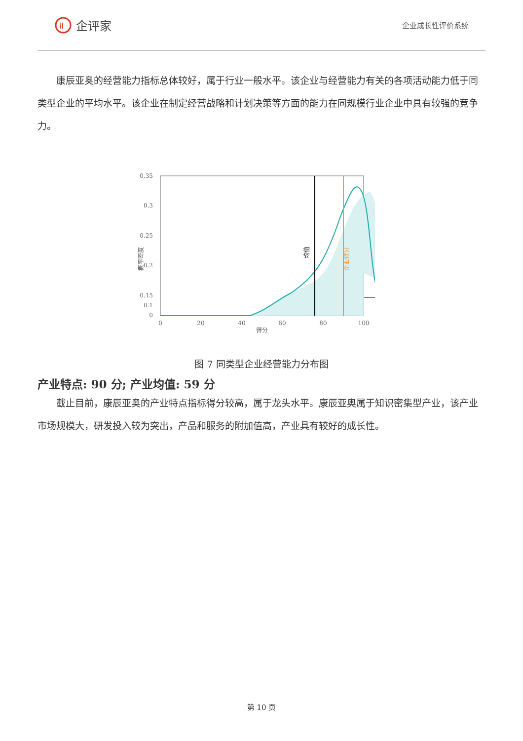il
企评家
企业成长性评价系统
康辰亚奥的经营能力指标总体较好，属于行业一般水平。该企业与经营能力有关的各项活动能力低于同类型企业的平均水平。该企业在制定经营战略和计划决策等方面的能力在同规模行业企业中具有较强的竞争力。
0.35
0.3
0.25
0.2
0.15
0.1
0
0
20
40
60
80
100
得分
概率密度
均值
企业得分
图 7 同类型企业经营能力分布图
产业特点: 90 分; 产业均值: 59 分
截止目前，康辰亚奥的产业特点指标得分较高，属于龙头水平。康辰亚奥属于知识密集型产业，该产业市场规模大，研发投入较为突出，产品和服务的附加值高，产业具有较好的成长性。
第 10 页